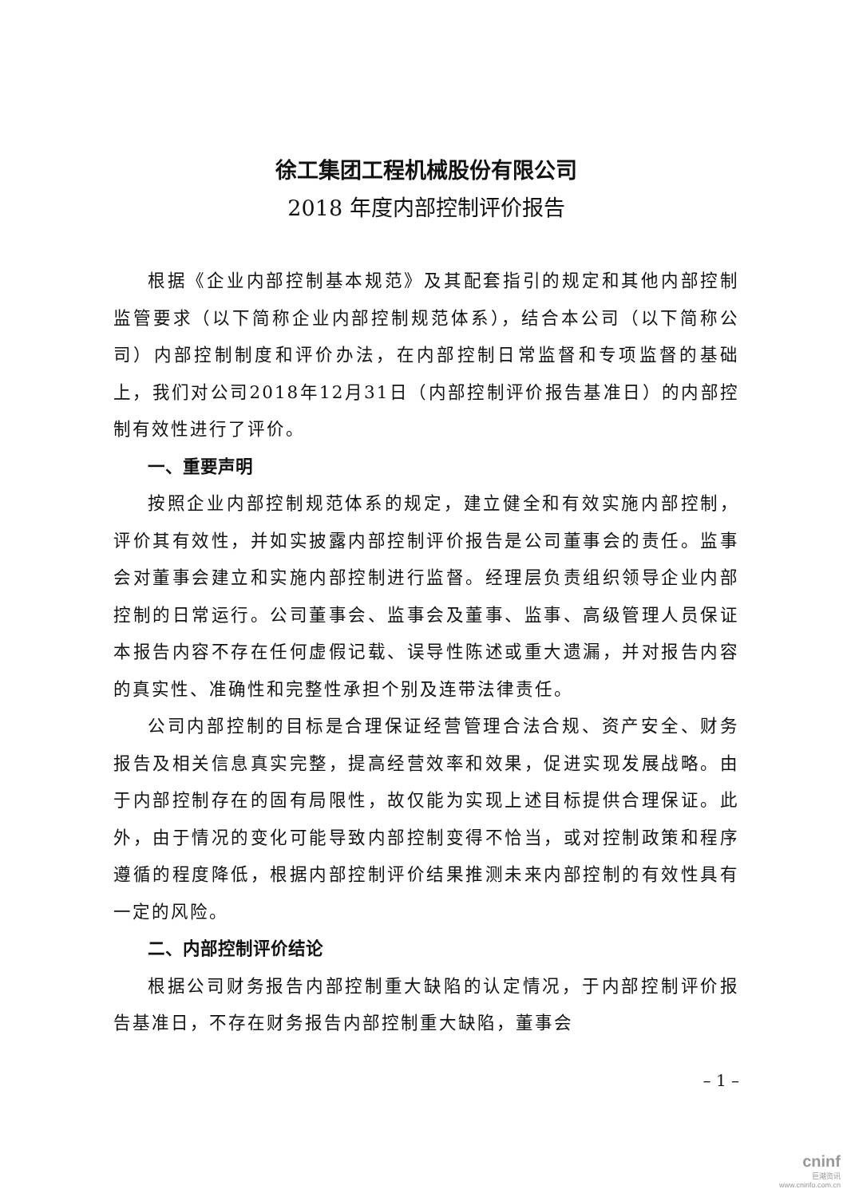徐工集团工程机械股份有限公司
2018 年度内部控制评价报告
根据《企业内部控制基本规范》及其配套指引的规定和其他内部控制监管要求（以下简称企业内部控制规范体系），结合本公司（以下简称公司）内部控制制度和评价办法，在内部控制日常监督和专项监督的基础上，我们对公司2018年12月31日（内部控制评价报告基准日）的内部控制有效性进行了评价。
一、重要声明
按照企业内部控制规范体系的规定，建立健全和有效实施内部控制，评价其有效性，并如实披露内部控制评价报告是公司董事会的责任。监事会对董事会建立和实施内部控制进行监督。经理层负责组织领导企业内部控制的日常运行。公司董事会、监事会及董事、监事、高级管理人员保证本报告内容不存在任何虚假记载、误导性陈述或重大遗漏，并对报告内容的真实性、准确性和完整性承担个别及连带法律责任。
公司内部控制的目标是合理保证经营管理合法合规、资产安全、财务报告及相关信息真实完整，提高经营效率和效果，促进实现发展战略。由于内部控制存在的固有局限性，故仅能为实现上述目标提供合理保证。此外，由于情况的变化可能导致内部控制变得不恰当，或对控制政策和程序遵循的程度降低，根据内部控制评价结果推测未来内部控制的有效性具有一定的风险。
二、内部控制评价结论
根据公司财务报告内部控制重大缺陷的认定情况，于内部控制评价报告基准日，不存在财务报告内部控制重大缺陷，董事会
– 1 –
cninf
巨潮资讯
www.cninfo.com.cn